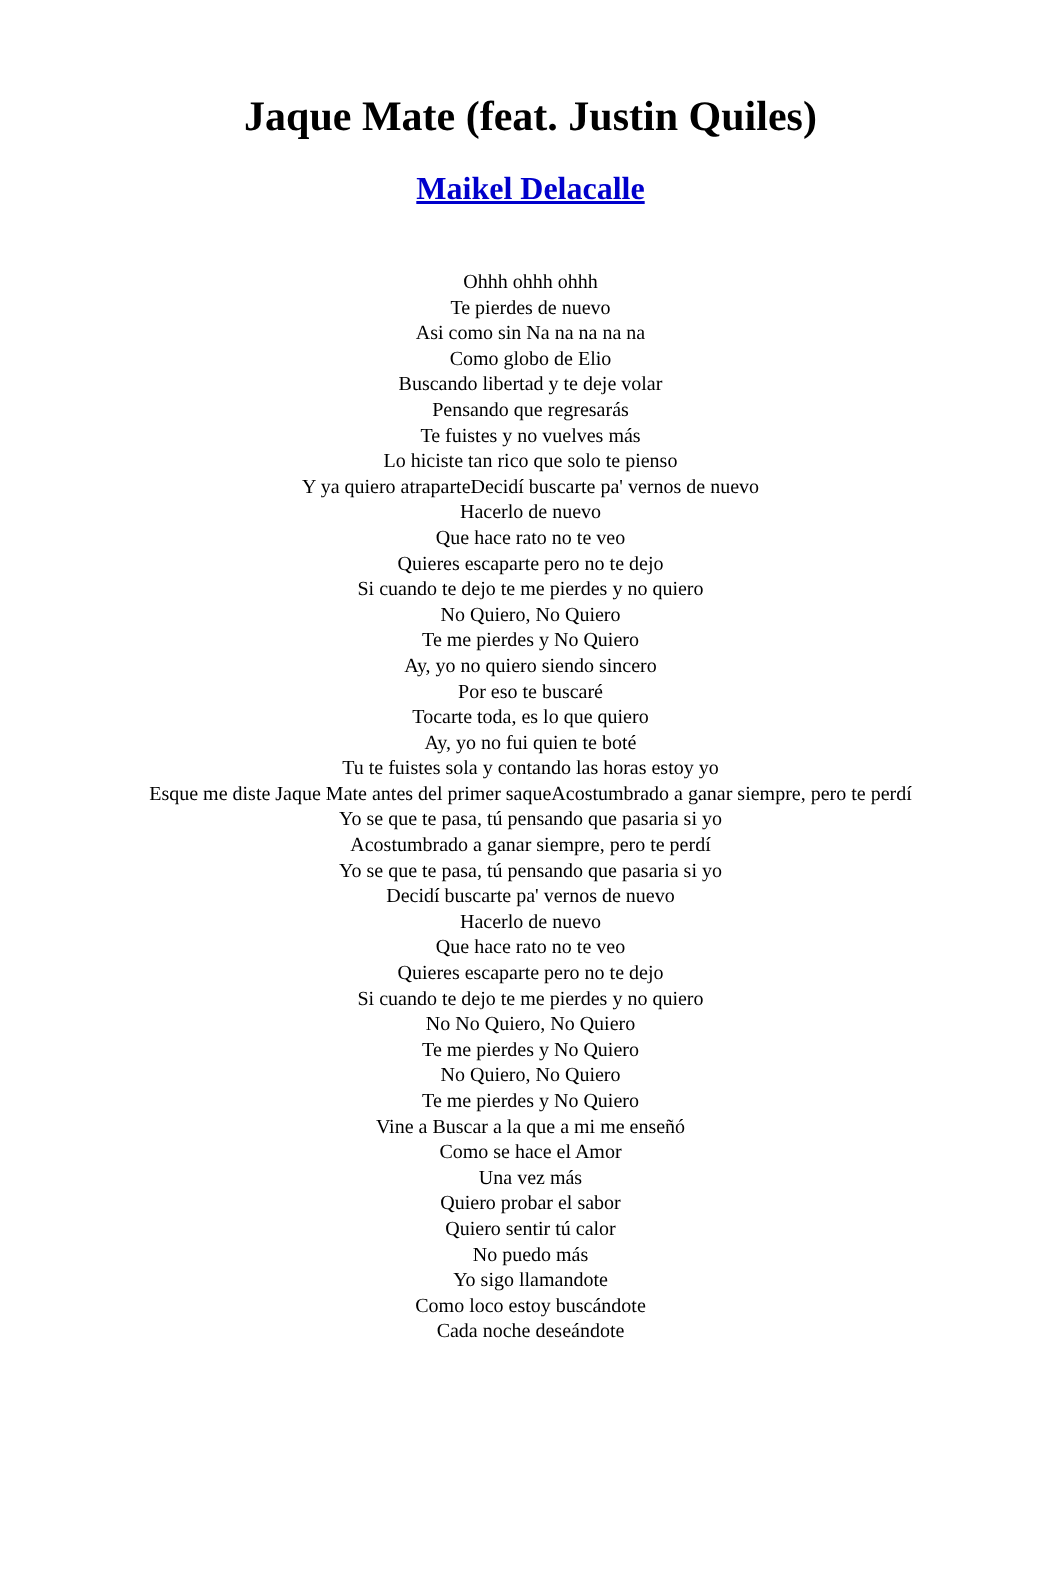Jaque Mate (feat. Justin Quiles)
Maikel Delacalle
Ohhh ohhh ohhh
Te pierdes de nuevo
Asi como sin Na na na na na
Como globo de Elio
Buscando libertad y te deje volar
Pensando que regresarás
Te fuistes y no vuelves más
Lo hiciste tan rico que solo te pienso
Y ya quiero atraparteDecidí buscarte pa' vernos de nuevo
Hacerlo de nuevo
Que hace rato no te veo
Quieres escaparte pero no te dejo
Si cuando te dejo te me pierdes y no quiero
No Quiero, No Quiero
Te me pierdes y No Quiero
Ay, yo no quiero siendo sincero
Por eso te buscaré
Tocarte toda, es lo que quiero
Ay, yo no fui quien te boté
Tu te fuistes sola y contando las horas estoy yo
Esque me diste Jaque Mate antes del primer saqueAcostumbrado a ganar siempre, pero te perdí
Yo se que te pasa, tú pensando que pasaria si yo
Acostumbrado a ganar siempre, pero te perdí
Yo se que te pasa, tú pensando que pasaria si yo
Decidí buscarte pa' vernos de nuevo
Hacerlo de nuevo
Que hace rato no te veo
Quieres escaparte pero no te dejo
Si cuando te dejo te me pierdes y no quiero
No No Quiero, No Quiero
Te me pierdes y No Quiero
No Quiero, No Quiero
Te me pierdes y No Quiero
Vine a Buscar a la que a mi me enseñó
Como se hace el Amor
Una vez más
Quiero probar el sabor
Quiero sentir tú calor
No puedo más
Yo sigo llamandote
Como loco estoy buscándote
Cada noche deseándote